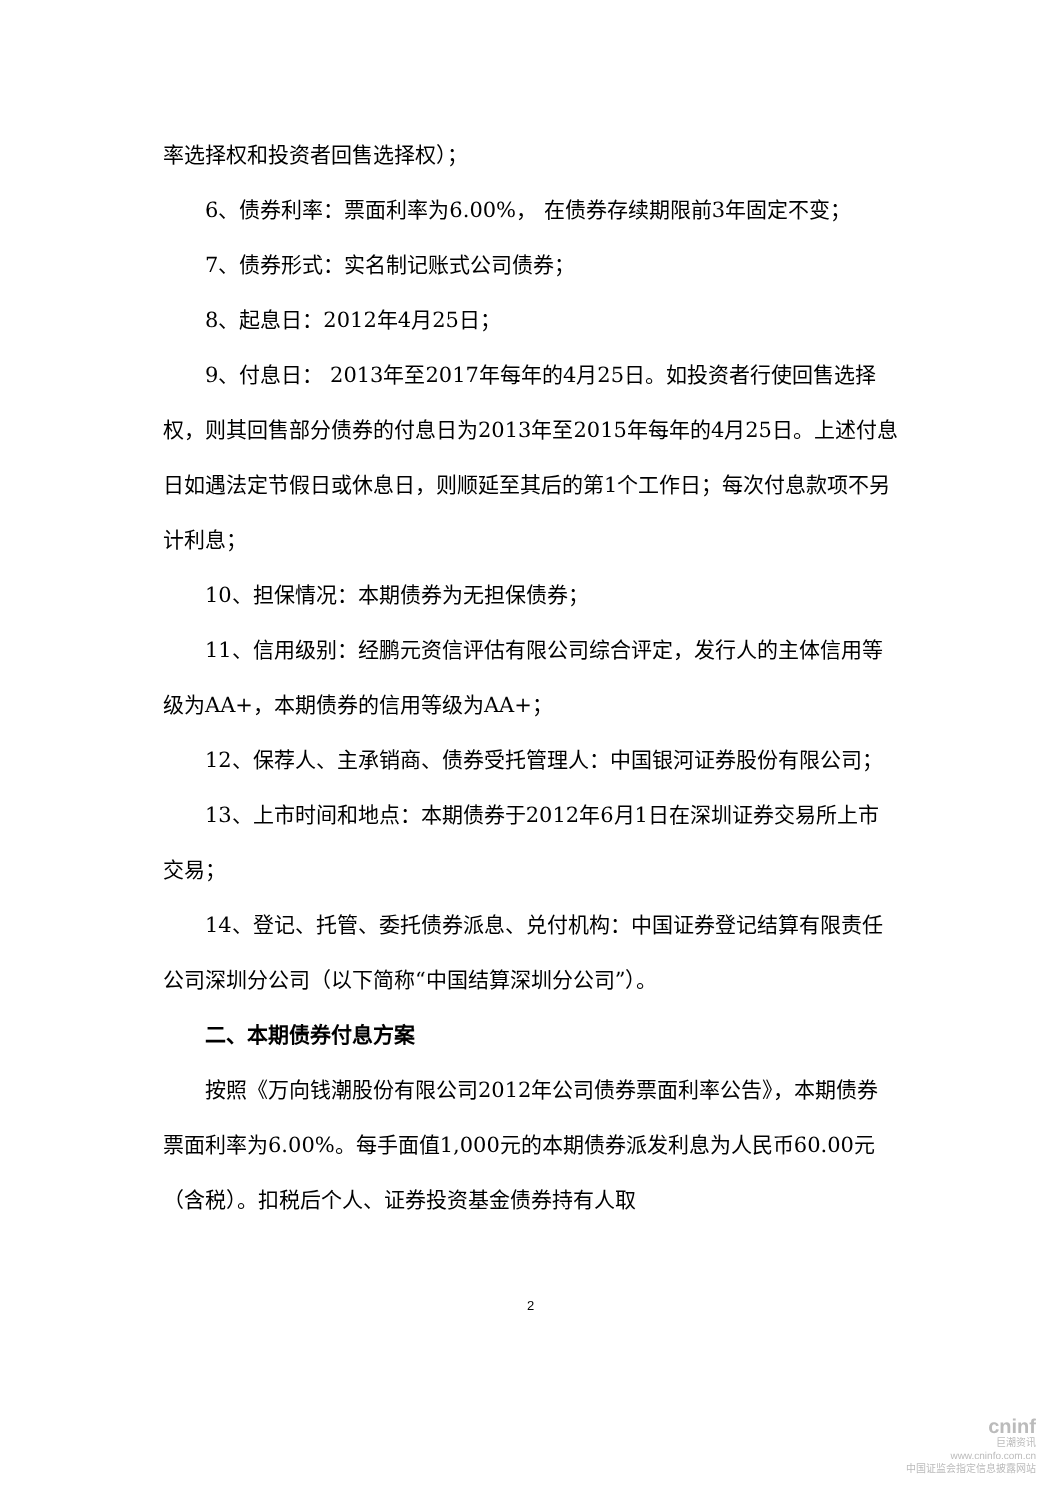率选择权和投资者回售选择权）；
6、债券利率：票面利率为6.00%， 在债券存续期限前3年固定不变；
7、债券形式：实名制记账式公司债券；
8、起息日：2012年4月25日；
9、付息日： 2013年至2017年每年的4月25日。如投资者行使回售选择权，则其回售部分债券的付息日为2013年至2015年每年的4月25日。上述付息日如遇法定节假日或休息日，则顺延至其后的第1个工作日；每次付息款项不另计利息；
10、担保情况：本期债券为无担保债券；
11、信用级别：经鹏元资信评估有限公司综合评定，发行人的主体信用等级为AA+，本期债券的信用等级为AA+；
12、保荐人、主承销商、债券受托管理人：中国银河证券股份有限公司；
13、上市时间和地点：本期债券于2012年6月1日在深圳证券交易所上市交易；
14、登记、托管、委托债券派息、兑付机构：中国证券登记结算有限责任公司深圳分公司（以下简称“中国结算深圳分公司”）。
二、本期债券付息方案
按照《万向钱潮股份有限公司2012年公司债券票面利率公告》，本期债券票面利率为6.00%。每手面值1,000元的本期债券派发利息为人民币60.00元（含税）。扣税后个人、证券投资基金债券持有人取
2
cninf
巨潮资讯
www.cninfo.com.cn
中国证监会指定信息披露网站